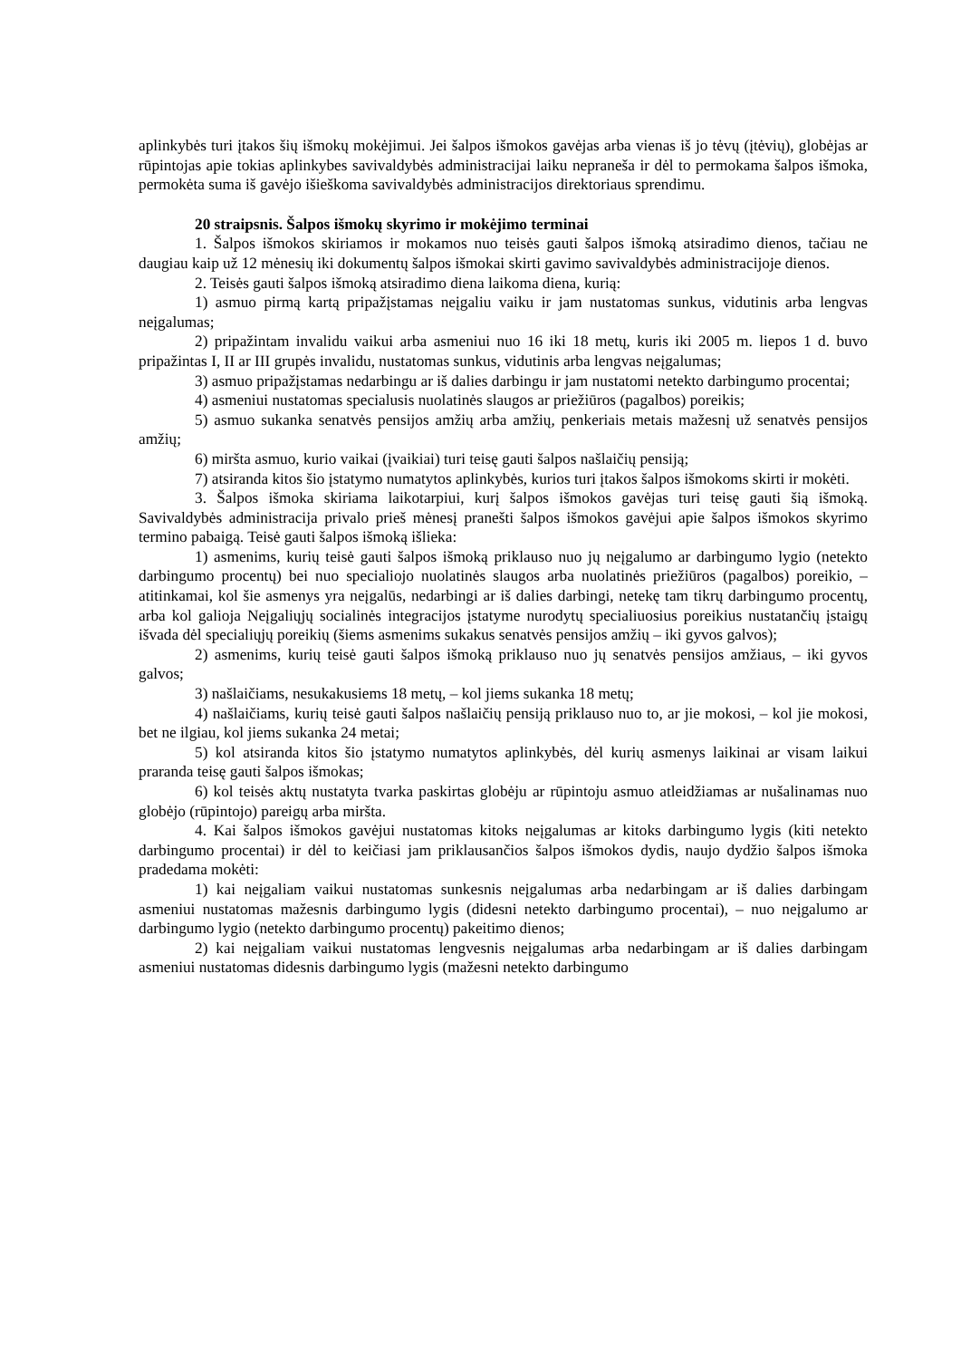aplinkybės turi įtakos šių išmokų mokėjimui. Jei šalpos išmokos gavėjas arba vienas iš jo tėvų (įtėvių), globėjas ar rūpintojas apie tokias aplinkybes savivaldybės administracijai laiku nepraneša ir dėl to permokama šalpos išmoka, permokėta suma iš gavėjo išieškoma savivaldybės administracijos direktoriaus sprendimu.
20 straipsnis. Šalpos išmokų skyrimo ir mokėjimo terminai
1. Šalpos išmokos skiriamos ir mokamos nuo teisės gauti šalpos išmoką atsiradimo dienos, tačiau ne daugiau kaip už 12 mėnesių iki dokumentų šalpos išmokai skirti gavimo savivaldybės administracijoje dienos.
2. Teisės gauti šalpos išmoką atsiradimo diena laikoma diena, kurią:
1) asmuo pirmą kartą pripažįstamas neįgaliu vaiku ir jam nustatomas sunkus, vidutinis arba lengvas neįgalumas;
2) pripažintam invalidu vaikui arba asmeniui nuo 16 iki 18 metų, kuris iki 2005 m. liepos 1 d. buvo pripažintas I, II ar III grupės invalidu, nustatomas sunkus, vidutinis arba lengvas neįgalumas;
3) asmuo pripažįstamas nedarbingu ar iš dalies darbingu ir jam nustatomi netekto darbingumo procentai;
4) asmeniui nustatomas specialusis nuolatinės slaugos ar priežiūros (pagalbos) poreikis;
5) asmuo sukanka senatvės pensijos amžių arba amžių, penkeriais metais mažesnį už senatvės pensijos amžių;
6) miršta asmuo, kurio vaikai (įvaikiai) turi teisę gauti šalpos našlaičių pensiją;
7) atsiranda kitos šio įstatymo numatytos aplinkybės, kurios turi įtakos šalpos išmokoms skirti ir mokėti.
3. Šalpos išmoka skiriama laikotarpiui, kurį šalpos išmokos gavėjas turi teisę gauti šią išmoką. Savivaldybės administracija privalo prieš mėnesį pranešti šalpos išmokos gavėjui apie šalpos išmokos skyrimo termino pabaigą. Teisė gauti šalpos išmoką išlieka:
1) asmenims, kurių teisė gauti šalpos išmoką priklauso nuo jų neįgalumo ar darbingumo lygio (netekto darbingumo procentų) bei nuo specialiojo nuolatinės slaugos arba nuolatinės priežiūros (pagalbos) poreikio, – atitinkamai, kol šie asmenys yra neįgalūs, nedarbingi ar iš dalies darbingi, netekę tam tikrų darbingumo procentų, arba kol galioja Neįgaliųjų socialinės integracijos įstatyme nurodytų specialiuosius poreikius nustatančių įstaigų išvada dėl specialiųjų poreikių (šiems asmenims sukakus senatvės pensijos amžių – iki gyvos galvos);
2) asmenims, kurių teisė gauti šalpos išmoką priklauso nuo jų senatvės pensijos amžiaus, – iki gyvos galvos;
3) našlaičiams, nesukakusiems 18 metų, – kol jiems sukanka 18 metų;
4) našlaičiams, kurių teisė gauti šalpos našlaičių pensiją priklauso nuo to, ar jie mokosi, – kol jie mokosi, bet ne ilgiau, kol jiems sukanka 24 metai;
5) kol atsiranda kitos šio įstatymo numatytos aplinkybės, dėl kurių asmenys laikinai ar visam laikui praranda teisę gauti šalpos išmokas;
6) kol teisės aktų nustatyta tvarka paskirtas globėju ar rūpintoju asmuo atleidžiamas ar nušalinamas nuo globėjo (rūpintojo) pareigų arba miršta.
4. Kai šalpos išmokos gavėjui nustatomas kitoks neįgalumas ar kitoks darbingumo lygis (kiti netekto darbingumo procentai) ir dėl to keičiasi jam priklausančios šalpos išmokos dydis, naujo dydžio šalpos išmoka pradedama mokėti:
1) kai neįgaliam vaikui nustatomas sunkesnis neįgalumas arba nedarbingam ar iš dalies darbingam asmeniui nustatomas mažesnis darbingumo lygis (didesni netekto darbingumo procentai), – nuo neįgalumo ar darbingumo lygio (netekto darbingumo procentų) pakeitimo dienos;
2) kai neįgaliam vaikui nustatomas lengvesnis neįgalumas arba nedarbingam ar iš dalies darbingam asmeniui nustatomas didesnis darbingumo lygis (mažesni netekto darbingumo